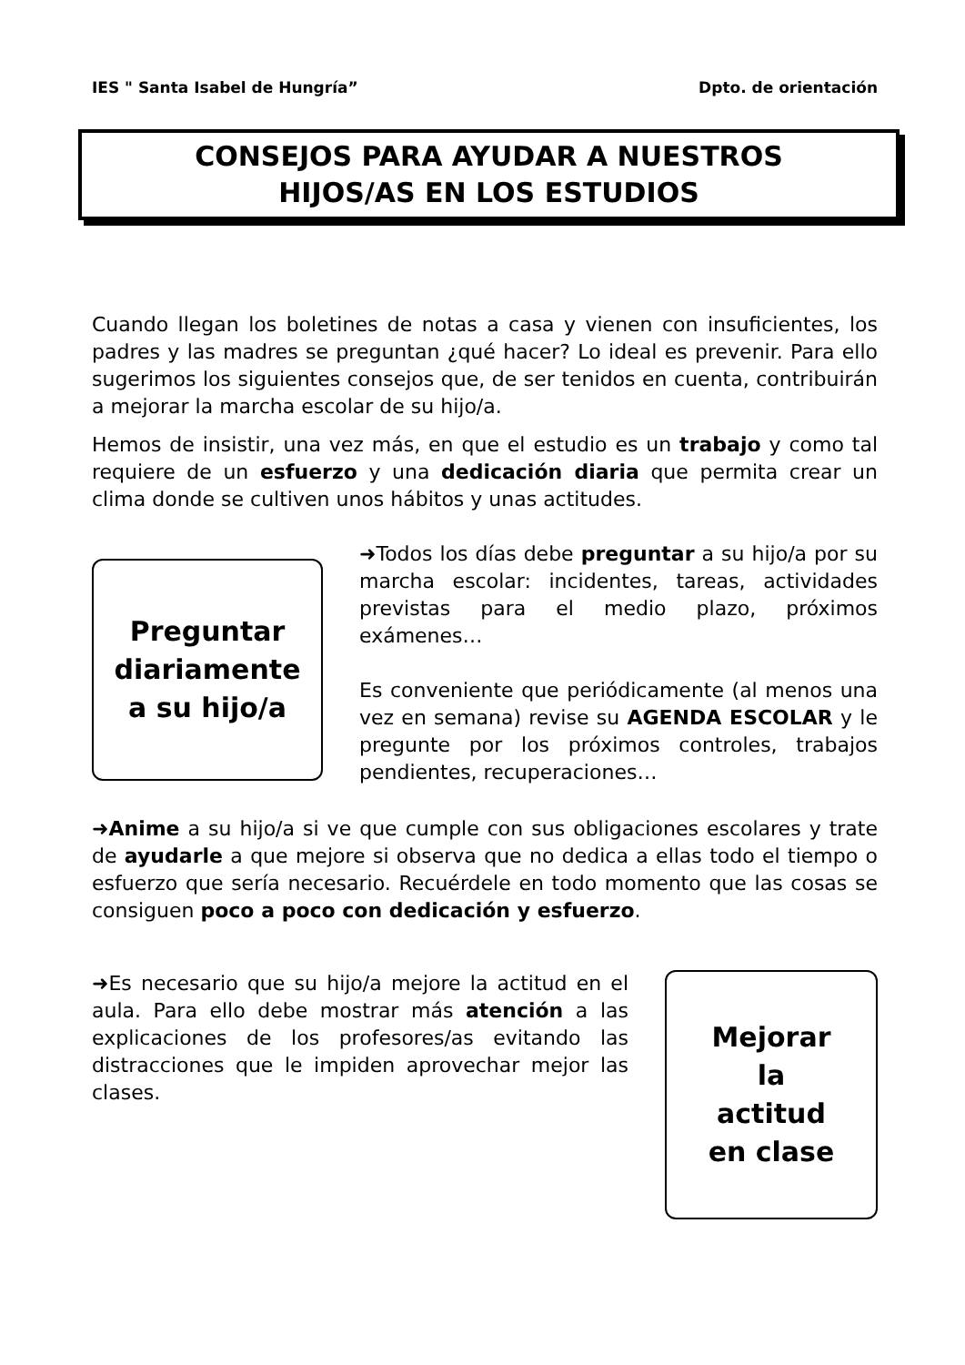IES " Santa Isabel de Hungría” Dpto. de orientación
CONSEJOS PARA AYUDAR A NUESTROS
HIJOS/AS EN LOS ESTUDIOS
Cuando llegan los boletines de notas a casa y vienen con insuficientes, los padres y las madres se preguntan ¿qué hacer? Lo ideal es prevenir. Para ello sugerimos los siguientes consejos que, de ser tenidos en cuenta, contribuirán a mejorar la marcha escolar de su hijo/a.
Hemos de insistir, una vez más, en que el estudio es un trabajo y como tal requiere de un esfuerzo y una dedicación diaria que permita crear un clima donde se cultiven unos hábitos y unas actitudes.
Preguntar
diariamente
a su hijo/a
➜Todos los días debe preguntar a su hijo/a por su marcha escolar: incidentes, tareas, actividades previstas para el medio plazo, próximos exámenes…
Es conveniente que periódicamente (al menos una vez en semana) revise su AGENDA ESCOLAR y le pregunte por los próximos controles, trabajos pendientes, recuperaciones…
➜Anime a su hijo/a si ve que cumple con sus obligaciones escolares y trate de ayudarle a que mejore si observa que no dedica a ellas todo el tiempo o esfuerzo que sería necesario. Recuérdele en todo momento que las cosas se consiguen poco a poco con dedicación y esfuerzo.
➜Es necesario que su hijo/a mejore la actitud en el aula. Para ello debe mostrar más atención a las explicaciones de los profesores/as evitando las distracciones que le impiden aprovechar mejor las clases.
Mejorar
la
actitud
en clase